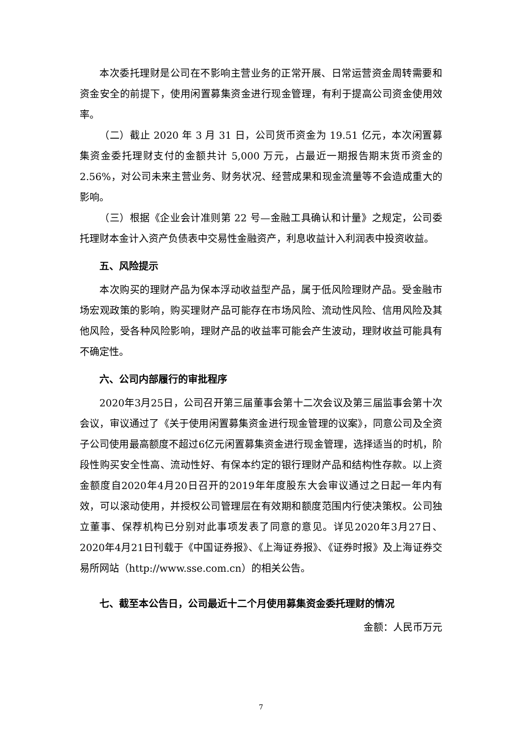本次委托理财是公司在不影响主营业务的正常开展、日常运营资金周转需要和资金安全的前提下，使用闲置募集资金进行现金管理，有利于提高公司资金使用效率。
（二）截止 2020 年 3 月 31 日，公司货币资金为 19.51 亿元，本次闲置募集资金委托理财支付的金额共计 5,000 万元，占最近一期报告期末货币资金的 2.56%，对公司未来主营业务、财务状况、经营成果和现金流量等不会造成重大的影响。
（三）根据《企业会计准则第 22 号—金融工具确认和计量》之规定，公司委托理财本金计入资产负债表中交易性金融资产，利息收益计入利润表中投资收益。
五、风险提示
本次购买的理财产品为保本浮动收益型产品，属于低风险理财产品。受金融市场宏观政策的影响，购买理财产品可能存在市场风险、流动性风险、信用风险及其他风险，受各种风险影响，理财产品的收益率可能会产生波动，理财收益可能具有不确定性。
六、公司内部履行的审批程序
2020年3月25日，公司召开第三届董事会第十二次会议及第三届监事会第十次会议，审议通过了《关于使用闲置募集资金进行现金管理的议案》，同意公司及全资子公司使用最高额度不超过6亿元闲置募集资金进行现金管理，选择适当的时机，阶段性购买安全性高、流动性好、有保本约定的银行理财产品和结构性存款。以上资金额度自2020年4月20日召开的2019年年度股东大会审议通过之日起一年内有效，可以滚动使用，并授权公司管理层在有效期和额度范围内行使决策权。公司独立董事、保荐机构已分别对此事项发表了同意的意见。详见2020年3月27日、2020年4月21日刊载于《中国证券报》、《上海证券报》、《证券时报》及上海证券交易所网站（http://www.sse.com.cn）的相关公告。
七、截至本公告日，公司最近十二个月使用募集资金委托理财的情况
金额：人民币万元
7